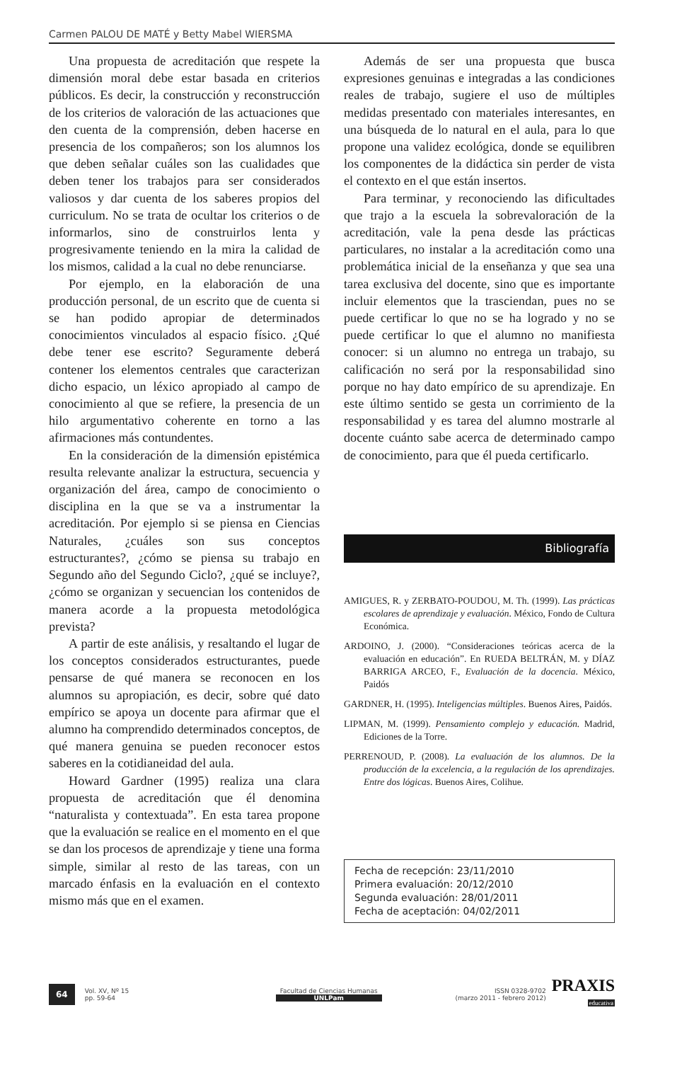Carmen PALOU DE MATÉ y Betty Mabel WIERSMA
Una propuesta de acreditación que respete la dimensión moral debe estar basada en criterios públicos. Es decir, la construcción y reconstrucción de los criterios de valoración de las actuaciones que den cuenta de la comprensión, deben hacerse en presencia de los compañeros; son los alumnos los que deben señalar cuáles son las cualidades que deben tener los trabajos para ser considerados valiosos y dar cuenta de los saberes propios del curriculum. No se trata de ocultar los criterios o de informarlos, sino de construirlos lenta y progresivamente teniendo en la mira la calidad de los mismos, calidad a la cual no debe renunciarse.
Por ejemplo, en la elaboración de una producción personal, de un escrito que de cuenta si se han podido apropiar de determinados conocimientos vinculados al espacio físico. ¿Qué debe tener ese escrito? Seguramente deberá contener los elementos centrales que caracterizan dicho espacio, un léxico apropiado al campo de conocimiento al que se refiere, la presencia de un hilo argumentativo coherente en torno a las afirmaciones más contundentes.
En la consideración de la dimensión epistémica resulta relevante analizar la estructura, secuencia y organización del área, campo de conocimiento o disciplina en la que se va a instrumentar la acreditación. Por ejemplo si se piensa en Ciencias Naturales, ¿cuáles son sus conceptos estructurantes?, ¿cómo se piensa su trabajo en Segundo año del Segundo Ciclo?, ¿qué se incluye?, ¿cómo se organizan y secuencian los contenidos de manera acorde a la propuesta metodológica prevista?
A partir de este análisis, y resaltando el lugar de los conceptos considerados estructurantes, puede pensarse de qué manera se reconocen en los alumnos su apropiación, es decir, sobre qué dato empírico se apoya un docente para afirmar que el alumno ha comprendido determinados conceptos, de qué manera genuina se pueden reconocer estos saberes en la cotidianeidad del aula.
Howard Gardner (1995) realiza una clara propuesta de acreditación que él denomina “naturalista y contextuada”. En esta tarea propone que la evaluación se realice en el momento en el que se dan los procesos de aprendizaje y tiene una forma simple, similar al resto de las tareas, con un marcado énfasis en la evaluación en el contexto mismo más que en el examen.
Además de ser una propuesta que busca expresiones genuinas e integradas a las condiciones reales de trabajo, sugiere el uso de múltiples medidas presentado con materiales interesantes, en una búsqueda de lo natural en el aula, para lo que propone una validez ecológica, donde se equilibren los componentes de la didáctica sin perder de vista el contexto en el que están insertos.
Para terminar, y reconociendo las dificultades que trajo a la escuela la sobrevaloración de la acreditación, vale la pena desde las prácticas particulares, no instalar a la acreditación como una problemática inicial de la enseñanza y que sea una tarea exclusiva del docente, sino que es importante incluir elementos que la trasciendan, pues no se puede certificar lo que no se ha logrado y no se puede certificar lo que el alumno no manifiesta conocer: si un alumno no entrega un trabajo, su calificación no será por la responsabilidad sino porque no hay dato empírico de su aprendizaje. En este último sentido se gesta un corrimiento de la responsabilidad y es tarea del alumno mostrarle al docente cuánto sabe acerca de determinado campo de conocimiento, para que él pueda certificarlo.
Bibliografía
AMIGUES, R. y ZERBATO-POUDOU, M. Th. (1999). Las prácticas escolares de aprendizaje y evaluación. México, Fondo de Cultura Económica.
ARDOINO, J. (2000). “Consideraciones teóricas acerca de la evaluación en educación”. En RUEDA BELTRÁN, M. y DÍAZ BARRIGA ARCEO, F., Evaluación de la docencia. México, Paidós
GARDNER, H. (1995). Inteligencias múltiples. Buenos Aires, Paidós.
LIPMAN, M. (1999). Pensamiento complejo y educación. Madrid, Ediciones de la Torre.
PERRENOUD, P. (2008). La evaluación de los alumnos. De la producción de la excelencia, a la regulación de los aprendizajes. Entre dos lógicas. Buenos Aires, Colihue.
Fecha de recepción: 23/11/2010
Primera evaluación: 20/12/2010
Segunda evaluación: 28/01/2011
Fecha de aceptación: 04/02/2011
64
Vol. XV, Nº 15
pp. 59-64
Facultad de Ciencias Humanas
UNLPam
ISSN 0328-9702
(marzo 2011 - febrero 2012)
PRAXIS
educativa